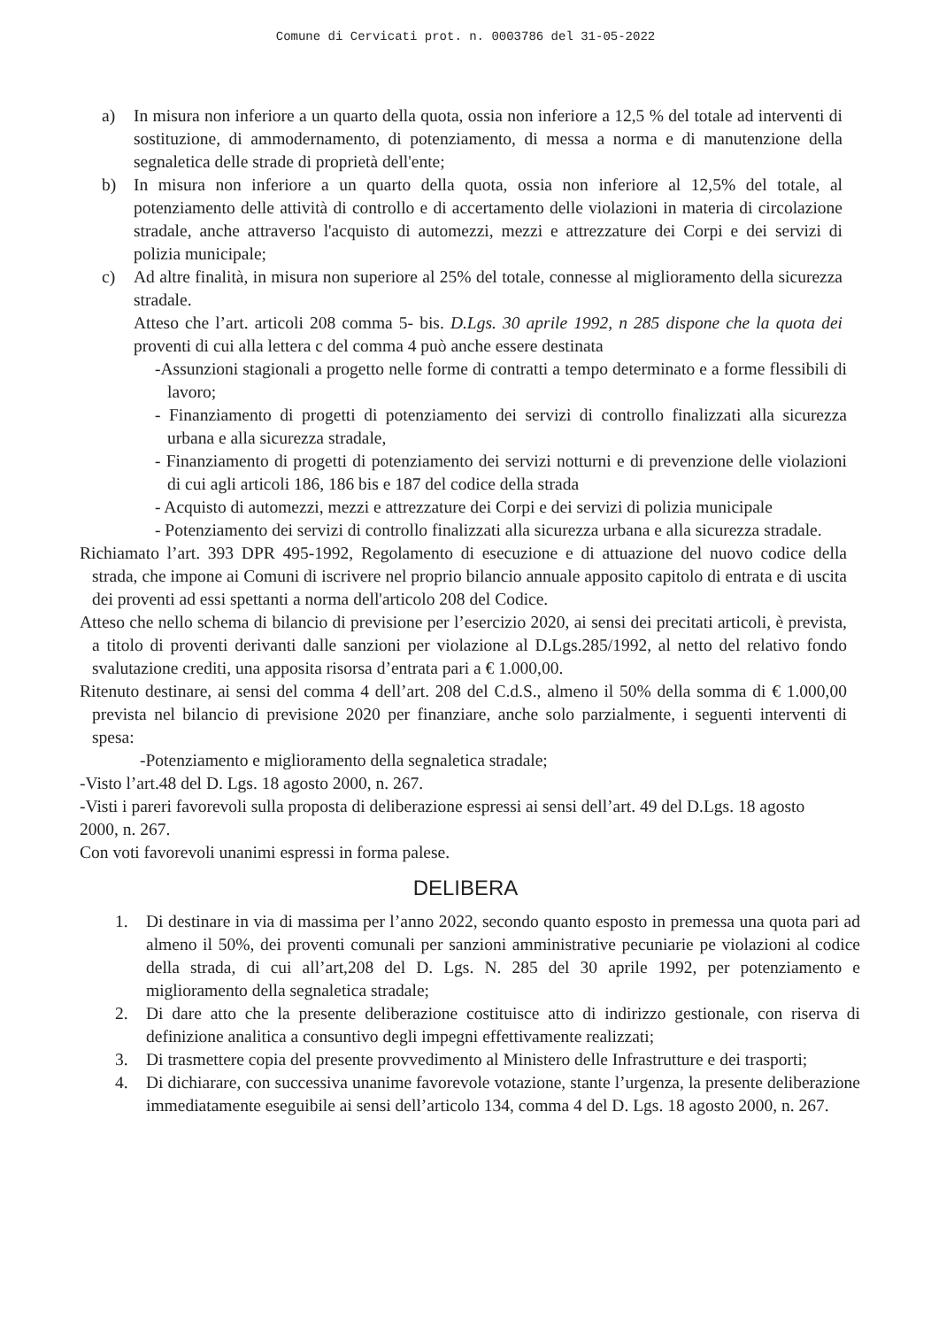Comune di Cervicati prot. n. 0003786 del 31-05-2022
a) In misura non inferiore a un quarto della quota, ossia non inferiore a 12,5 % del totale ad interventi di sostituzione, di ammodernamento, di potenziamento, di messa a norma e di manutenzione della segnaletica delle strade di proprietà dell'ente;
b) In misura non inferiore a un quarto della quota, ossia non inferiore al 12,5% del totale, al potenziamento delle attività di controllo e di accertamento delle violazioni in materia di circolazione stradale, anche attraverso l'acquisto di automezzi, mezzi e attrezzature dei Corpi e dei servizi di polizia municipale;
c) Ad altre finalità, in misura non superiore al 25% del totale, connesse al miglioramento della sicurezza stradale.
Atteso che l’art. articoli 208 comma 5- bis. D.Lgs. 30 aprile 1992, n 285 dispone che la quota dei proventi di cui alla lettera c del comma 4 può anche essere destinata
-Assunzioni stagionali a progetto nelle forme di contratti a tempo determinato e a forme flessibili di lavoro;
- Finanziamento di progetti di potenziamento dei servizi di controllo finalizzati alla sicurezza urbana e alla sicurezza stradale,
- Finanziamento di progetti di potenziamento dei servizi notturni e di prevenzione delle violazioni di cui agli articoli 186, 186 bis e 187 del codice della strada
- Acquisto di automezzi, mezzi e attrezzature dei Corpi e dei servizi di polizia municipale
- Potenziamento dei servizi di controllo finalizzati alla sicurezza urbana e alla sicurezza stradale.
Richiamato l’art. 393 DPR 495-1992, Regolamento di esecuzione e di attuazione del nuovo codice della strada, che impone ai Comuni di iscrivere nel proprio bilancio annuale apposito capitolo di entrata e di uscita dei proventi ad essi spettanti a norma dell'articolo 208 del Codice.
Atteso che nello schema di bilancio di previsione per l’esercizio 2020, ai sensi dei precitati articoli, è prevista, a titolo di proventi derivanti dalle sanzioni per violazione al D.Lgs.285/1992, al netto del relativo fondo svalutazione crediti, una apposita risorsa d’entrata pari a € 1.000,00.
Ritenuto destinare, ai sensi del comma 4 dell’art. 208 del C.d.S., almeno il 50% della somma di € 1.000,00 prevista nel bilancio di previsione 2020 per finanziare, anche solo parzialmente, i seguenti interventi di spesa:
-Potenziamento e miglioramento della segnaletica stradale;
-Visto l’art.48 del D. Lgs. 18 agosto 2000, n. 267.
-Visti i pareri favorevoli sulla proposta di deliberazione espressi ai sensi dell’art. 49 del D.Lgs. 18 agosto 2000, n. 267.
Con voti favorevoli unanimi espressi in forma palese.
DELIBERA
1. Di destinare in via di massima per l’anno 2022, secondo quanto esposto in premessa una quota pari ad almeno il 50%, dei proventi comunali per sanzioni amministrative pecuniarie pe violazioni al codice della strada, di cui all’art,208 del D. Lgs. N. 285 del 30 aprile 1992, per potenziamento e miglioramento della segnaletica stradale;
2. Di dare atto che la presente deliberazione costituisce atto di indirizzo gestionale, con riserva di definizione analitica a consuntivo degli impegni effettivamente realizzati;
3. Di trasmettere copia del presente provvedimento al Ministero delle Infrastrutture e dei trasporti;
4. Di dichiarare, con successiva unanime favorevole votazione, stante l’urgenza, la presente deliberazione immediatamente eseguibile ai sensi dell’articolo 134, comma 4 del D. Lgs. 18 agosto 2000, n. 267.